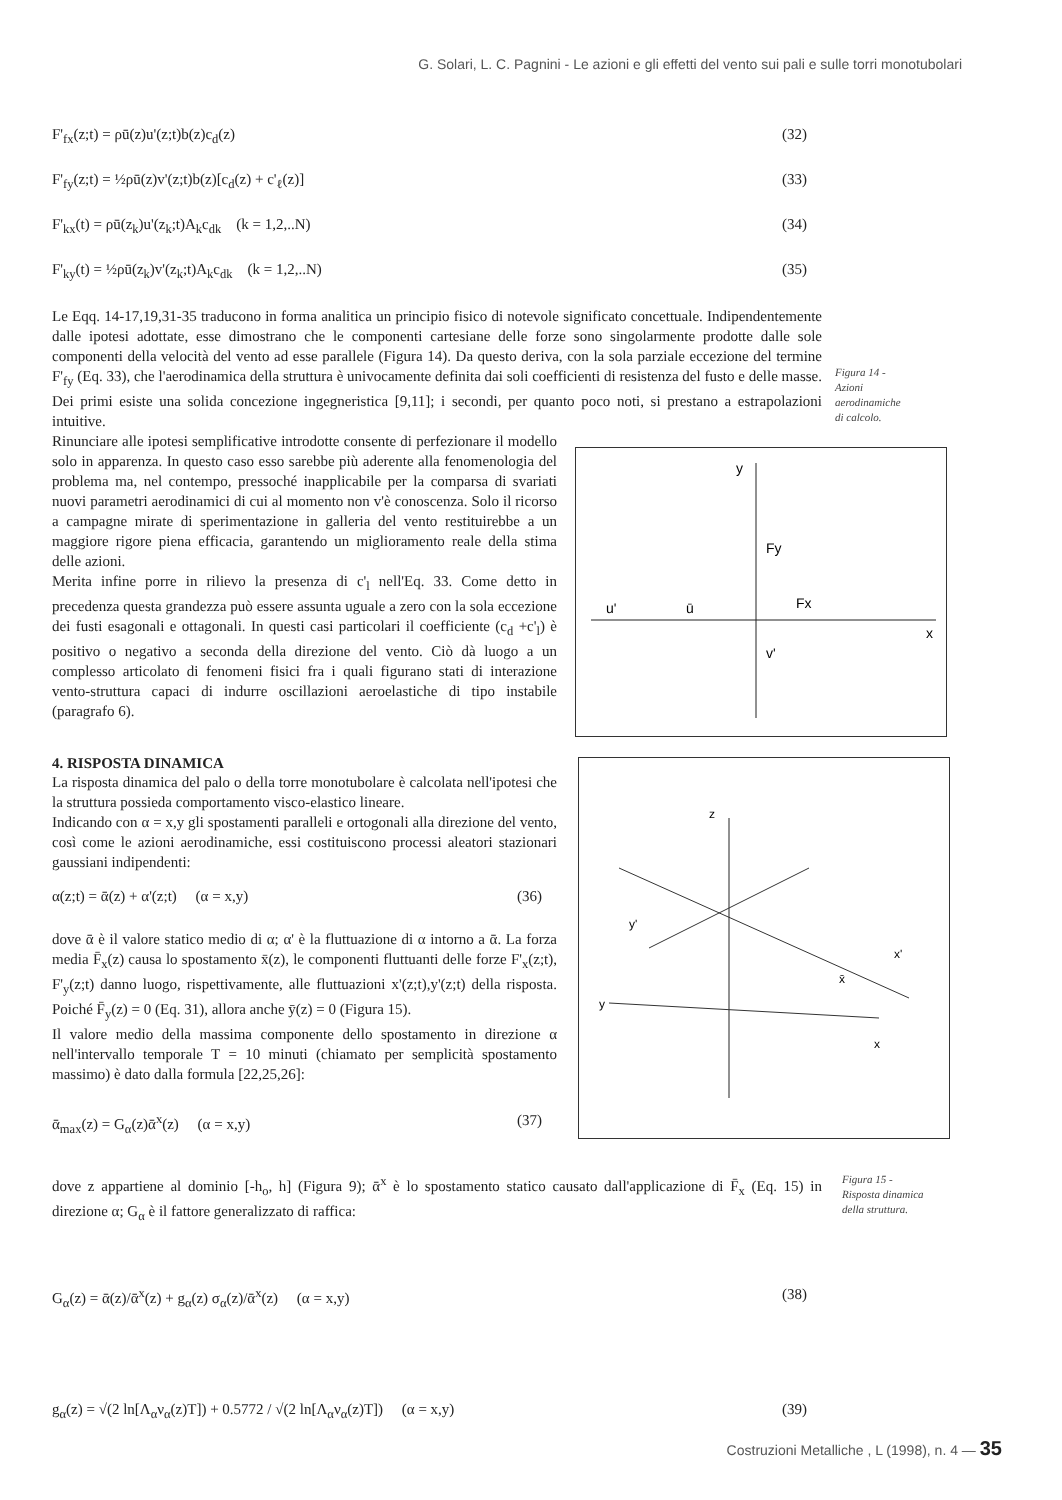G. Solari, L. C. Pagnini - Le azioni e gli effetti del vento sui pali e sulle torri monotubolari
F'<sub>fx</sub>(z;t) = ρū(z)u'(z;t)b(z)c<sub>d</sub>(z) (32)
F'<sub>fy</sub>(z;t) = ½ρū(z)v'(z;t)b(z)[c<sub>d</sub>(z) + c'<sub>ℓ</sub>(z)] (33)
F'<sub>kx</sub>(t) = ρū(z<sub>k</sub>)u'(z<sub>k</sub>;t)A<sub>k</sub>c<sub>dk</sub> (k = 1,2,..N) (34)
F'<sub>ky</sub>(t) = ½ρū(z<sub>k</sub>)v'(z<sub>k</sub>;t)A<sub>k</sub>c<sub>dk</sub> (k = 1,2,..N) (35)
Le Eqq. 14-17,19,31-35 traducono in forma analitica un principio fisico di notevole significato concettuale. Indipendentemente dalle ipotesi adottate, esse dimostrano che le componenti cartesiane delle forze sono singolarmente prodotte dalle sole componenti della velocità del vento ad esse parallele (Figura 14). Da questo deriva, con la sola parziale eccezione del termine F'<sub>fy</sub> (Eq. 33), che l'aerodinamica della struttura è univocamente definita dai soli coefficienti di resistenza del fusto e delle masse. Dei primi esiste una solida concezione ingegneristica [9,11]; i secondi, per quanto poco noti, si prestano a estrapolazioni intuitive.
Rinunciare alle ipotesi semplificative introdotte consente di perfezionare il modello solo in apparenza. In questo caso esso sarebbe più aderente alla fenomenologia del problema ma, nel contempo, pressoché inapplicabile per la comparsa di svariati nuovi parametri aerodinamici di cui al momento non v'è conoscenza. Solo il ricorso a campagne mirate di sperimentazione in galleria del vento restituirebbe a un maggiore rigore piena efficacia, garantendo un miglioramento reale della stima delle azioni.
Merita infine porre in rilievo la presenza di c'<sub>l</sub> nell'Eq. 33. Come detto in precedenza questa grandezza può essere assunta uguale a zero con la sola eccezione dei fusti esagonali e ottagonali. In questi casi particolari il coefficiente (c<sub>d</sub> +c'<sub>l</sub>) è positivo o negativo a seconda della direzione del vento. Ciò dà luogo a un complesso articolato di fenomeni fisici fra i quali figurano stati di interazione vento-struttura capaci di indurre oscillazioni aeroelastiche di tipo instabile (paragrafo 6).
4. RISPOSTA DINAMICA
La risposta dinamica del palo o della torre monotubolare è calcolata nell'ipotesi che la struttura possieda comportamento visco-elastico lineare.
Indicando con α = x,y gli spostamenti paralleli e ortogonali alla direzione del vento, così come le azioni aerodinamiche, essi costituiscono processi aleatori stazionari gaussiani indipendenti:
α(z;t) = ᾱ(z) + α'(z;t) (α = x,y) (36)
dove ᾱ è il valore statico medio di α; α' è la fluttuazione di α intorno a ᾱ. La forza media F̄<sub>x</sub>(z) causa lo spostamento x̄(z), le componenti fluttuanti delle forze F'<sub>x</sub>(z;t), F'<sub>y</sub>(z;t) danno luogo, rispettivamente, alle fluttuazioni x'(z;t),y'(z;t) della risposta. Poiché F̄<sub>y</sub>(z) = 0 (Eq. 31), allora anche ȳ(z) = 0 (Figura 15).
Il valore medio della massima componente dello spostamento in direzione α nell'intervallo temporale T = 10 minuti (chiamato per semplicità spostamento massimo) è dato dalla formula [22,25,26]:
ᾱ<sub>max</sub>(z) = G<sub>α</sub>(z)ᾱ<sup>x</sup>(z) (α = x,y) (37)
dove z appartiene al dominio [-h<sub>o</sub>, h] (Figura 9); ᾱ<sup>x</sup> è lo spostamento statico causato dall'applicazione di F̄<sub>x</sub> (Eq. 15) in direzione α; G<sub>α</sub> è il fattore generalizzato di raffica:
G<sub>α</sub>(z) = ᾱ(z)/ᾱ<sup>x</sup>(z) + g<sub>α</sub>(z) σ<sub>α</sub>(z)/ᾱ<sup>x</sup>(z) (α = x,y) (38)
g<sub>α</sub>(z) = √(2 ln[Λ<sub>α</sub>ν<sub>α</sub>(z)T]) + 0.5772 / √(2 ln[Λ<sub>α</sub>ν<sub>α</sub>(z)T]) (α = x,y) (39)
Figura 14 -
Azioni
aerodinamiche
di calcolo.
y
Fy
u'
ū
Fx
v'
x
z
y'
x'
y
x
x̄
Figura 15 -
Risposta dinamica
della struttura.
Costruzioni Metalliche , L (1998), n. 4 — 35